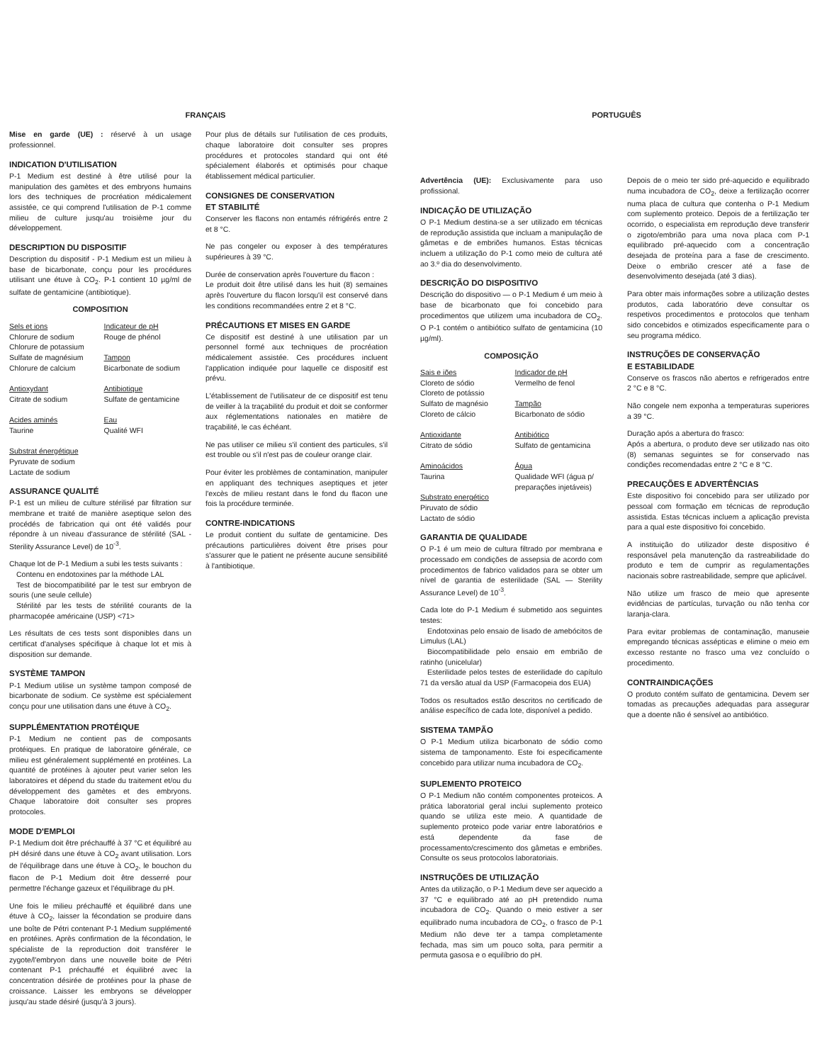FRANÇAIS
Mise en garde (UE) : réservé à un usage professionnel.
INDICATION D'UTILISATION
P-1 Medium est destiné à être utilisé pour la manipulation des gamètes et des embryons humains lors des techniques de procréation médicalement assistée, ce qui comprend l'utilisation de P-1 comme milieu de culture jusqu'au troisième jour du développement.
DESCRIPTION DU DISPOSITIF
Description du dispositif - P-1 Medium est un milieu à base de bicarbonate, conçu pour les procédures utilisant une étuve à CO<sub>2</sub>. P-1 contient 10 µg/ml de sulfate de gentamicine (antibiotique).
COMPOSITION
Sels et ions
Chlorure de sodium
Chlorure de potassium
Sulfate de magnésium
Chlorure de calcium
Antioxydant
Citrate de sodium
Acides aminés
Taurine
Substrat énergétique
Pyruvate de sodium
Lactate de sodium
Indicateur de pH
Rouge de phénol
Tampon
Bicarbonate de sodium
Antibiotique
Sulfate de gentamicine
Eau
Qualité WFI
ASSURANCE QUALITÉ
P-1 est un milieu de culture stérilisé par filtration sur membrane et traité de manière aseptique selon des procédés de fabrication qui ont été validés pour répondre à un niveau d'assurance de stérilité (SAL - Sterility Assurance Level) de 10<sup>-3</sup>.
Chaque lot de P-1 Medium a subi les tests suivants :
Contenu en endotoxines par la méthode LAL
Test de biocompatibilité par le test sur embryon de souris (une seule cellule)
Stérilité par les tests de stérilité courants de la pharmacopée américaine (USP) <71>
Les résultats de ces tests sont disponibles dans un certificat d'analyses spécifique à chaque lot et mis à disposition sur demande.
SYSTÈME TAMPON
P-1 Medium utilise un système tampon composé de bicarbonate de sodium. Ce système est spécialement conçu pour une utilisation dans une étuve à CO<sub>2</sub>.
SUPPLÉMENTATION PROTÉIQUE
P-1 Medium ne contient pas de composants protéiques. En pratique de laboratoire générale, ce milieu est généralement supplémenté en protéines. La quantité de protéines à ajouter peut varier selon les laboratoires et dépend du stade du traitement et/ou du développement des gamètes et des embryons. Chaque laboratoire doit consulter ses propres protocoles.
MODE D'EMPLOI
P-1 Medium doit être préchauffé à 37 °C et équilibré au pH désiré dans une étuve à CO<sub>2</sub> avant utilisation. Lors de l'équilibrage dans une étuve à CO<sub>2</sub>, le bouchon du flacon de P-1 Medium doit être desserré pour permettre l'échange gazeux et l'équilibrage du pH.
Une fois le milieu préchauffé et équilibré dans une étuve à CO<sub>2</sub>, laisser la fécondation se produire dans une boîte de Pétri contenant P-1 Medium supplémenté en protéines. Après confirmation de la fécondation, le spécialiste de la reproduction doit transférer le zygote/l'embryon dans une nouvelle boite de Pétri contenant P-1 préchauffé et équilibré avec la concentration désirée de protéines pour la phase de croissance. Laisser les embryons se développer jusqu'au stade désiré (jusqu'à 3 jours).
Pour plus de détails sur l'utilisation de ces produits, chaque laboratoire doit consulter ses propres procédures et protocoles standard qui ont été spécialement élaborés et optimisés pour chaque établissement médical particulier.
CONSIGNES DE CONSERVATION
ET STABILITÉ
Conserver les flacons non entamés réfrigérés entre 2 et 8 °C.
Ne pas congeler ou exposer à des températures supérieures à 39 °C.
Durée de conservation après l'ouverture du flacon :
Le produit doit être utilisé dans les huit (8) semaines après l'ouverture du flacon lorsqu'il est conservé dans les conditions recommandées entre 2 et 8 °C.
PRÉCAUTIONS ET MISES EN GARDE
Ce dispositif est destiné à une utilisation par un personnel formé aux techniques de procréation médicalement assistée. Ces procédures incluent l'application indiquée pour laquelle ce dispositif est prévu.
L'établissement de l'utilisateur de ce dispositif est tenu de veiller à la traçabilité du produit et doit se conformer aux réglementations nationales en matière de traçabilité, le cas échéant.
Ne pas utiliser ce milieu s'il contient des particules, s'il est trouble ou s'il n'est pas de couleur orange clair.
Pour éviter les problèmes de contamination, manipuler en appliquant des techniques aseptiques et jeter l'excès de milieu restant dans le fond du flacon une fois la procédure terminée.
CONTRE-INDICATIONS
Le produit contient du sulfate de gentamicine. Des précautions particulières doivent être prises pour s'assurer que le patient ne présente aucune sensibilité à l'antibiotique.
PORTUGUÊS
Advertência (UE): Exclusivamente para uso profissional.
INDICAÇÃO DE UTILIZAÇÃO
O P-1 Medium destina-se a ser utilizado em técnicas de reprodução assistida que incluam a manipulação de gâmetas e de embriões humanos. Estas técnicas incluem a utilização do P-1 como meio de cultura até ao 3.º dia do desenvolvimento.
DESCRIÇÃO DO DISPOSITIVO
Descrição do dispositivo — o P-1 Medium é um meio à base de bicarbonato que foi concebido para procedimentos que utilizem uma incubadora de CO<sub>2</sub>. O P-1 contém o antibiótico sulfato de gentamicina (10 µg/ml).
COMPOSIÇÃO
Sais e iões
Cloreto de sódio
Cloreto de potássio
Sulfato de magnésio
Cloreto de cálcio
Antioxidante
Citrato de sódio
Aminoácidos
Taurina
Substrato energético
Piruvato de sódio
Lactato de sódio
Indicador de pH
Vermelho de fenol
Tampão
Bicarbonato de sódio
Antibiótico
Sulfato de gentamicina
Água
Qualidade WFI (água p/ preparações injetáveis)
GARANTIA DE QUALIDADE
O P-1 é um meio de cultura filtrado por membrana e processado em condições de assepsia de acordo com procedimentos de fabrico validados para se obter um nível de garantia de esterilidade (SAL — Sterility Assurance Level) de 10<sup>-3</sup>.
Cada lote do P-1 Medium é submetido aos seguintes testes:
Endotoxinas pelo ensaio de lisado de amebócitos de Limulus (LAL)
Biocompatibilidade pelo ensaio em embrião de ratinho (unicelular)
Esterilidade pelos testes de esterilidade do capítulo 71 da versão atual da USP (Farmacopeia dos EUA)
Todos os resultados estão descritos no certificado de análise específico de cada lote, disponível a pedido.
SISTEMA TAMPÃO
O P-1 Medium utiliza bicarbonato de sódio como sistema de tamponamento. Este foi especificamente concebido para utilizar numa incubadora de CO<sub>2</sub>.
SUPLEMENTO PROTEICO
O P-1 Medium não contém componentes proteicos. A prática laboratorial geral inclui suplemento proteico quando se utiliza este meio. A quantidade de suplemento proteico pode variar entre laboratórios e está dependente da fase de processamento/crescimento dos gâmetas e embriões. Consulte os seus protocolos laboratoriais.
INSTRUÇÕES DE UTILIZAÇÃO
Antes da utilização, o P-1 Medium deve ser aquecido a 37 °C e equilibrado até ao pH pretendido numa incubadora de CO<sub>2</sub>. Quando o meio estiver a ser equilibrado numa incubadora de CO<sub>2</sub>, o frasco de P-1 Medium não deve ter a tampa completamente fechada, mas sim um pouco solta, para permitir a permuta gasosa e o equilíbrio do pH.
Depois de o meio ter sido pré-aquecido e equilibrado numa incubadora de CO<sub>2</sub>, deixe a fertilização ocorrer numa placa de cultura que contenha o P-1 Medium com suplemento proteico. Depois de a fertilização ter ocorrido, o especialista em reprodução deve transferir o zigoto/embrião para uma nova placa com P-1 equilibrado pré-aquecido com a concentração desejada de proteína para a fase de crescimento. Deixe o embrião crescer até a fase de desenvolvimento desejada (até 3 dias).
Para obter mais informações sobre a utilização destes produtos, cada laboratório deve consultar os respetivos procedimentos e protocolos que tenham sido concebidos e otimizados especificamente para o seu programa médico.
INSTRUÇÕES DE CONSERVAÇÃO
E ESTABILIDADE
Conserve os frascos não abertos e refrigerados entre 2 °C e 8 °C.
Não congele nem exponha a temperaturas superiores a 39 °C.
Duração após a abertura do frasco:
Após a abertura, o produto deve ser utilizado nas oito (8) semanas seguintes se for conservado nas condições recomendadas entre 2 °C e 8 °C.
PRECAUÇÕES E ADVERTÊNCIAS
Este dispositivo foi concebido para ser utilizado por pessoal com formação em técnicas de reprodução assistida. Estas técnicas incluem a aplicação prevista para a qual este dispositivo foi concebido.
A instituição do utilizador deste dispositivo é responsável pela manutenção da rastreabilidade do produto e tem de cumprir as regulamentações nacionais sobre rastreabilidade, sempre que aplicável.
Não utilize um frasco de meio que apresente evidências de partículas, turvação ou não tenha cor laranja-clara.
Para evitar problemas de contaminação, manuseie empregando técnicas assépticas e elimine o meio em excesso restante no frasco uma vez concluído o procedimento.
CONTRAINDICAÇÕES
O produto contém sulfato de gentamicina. Devem ser tomadas as precauções adequadas para assegurar que a doente não é sensível ao antibiótico.